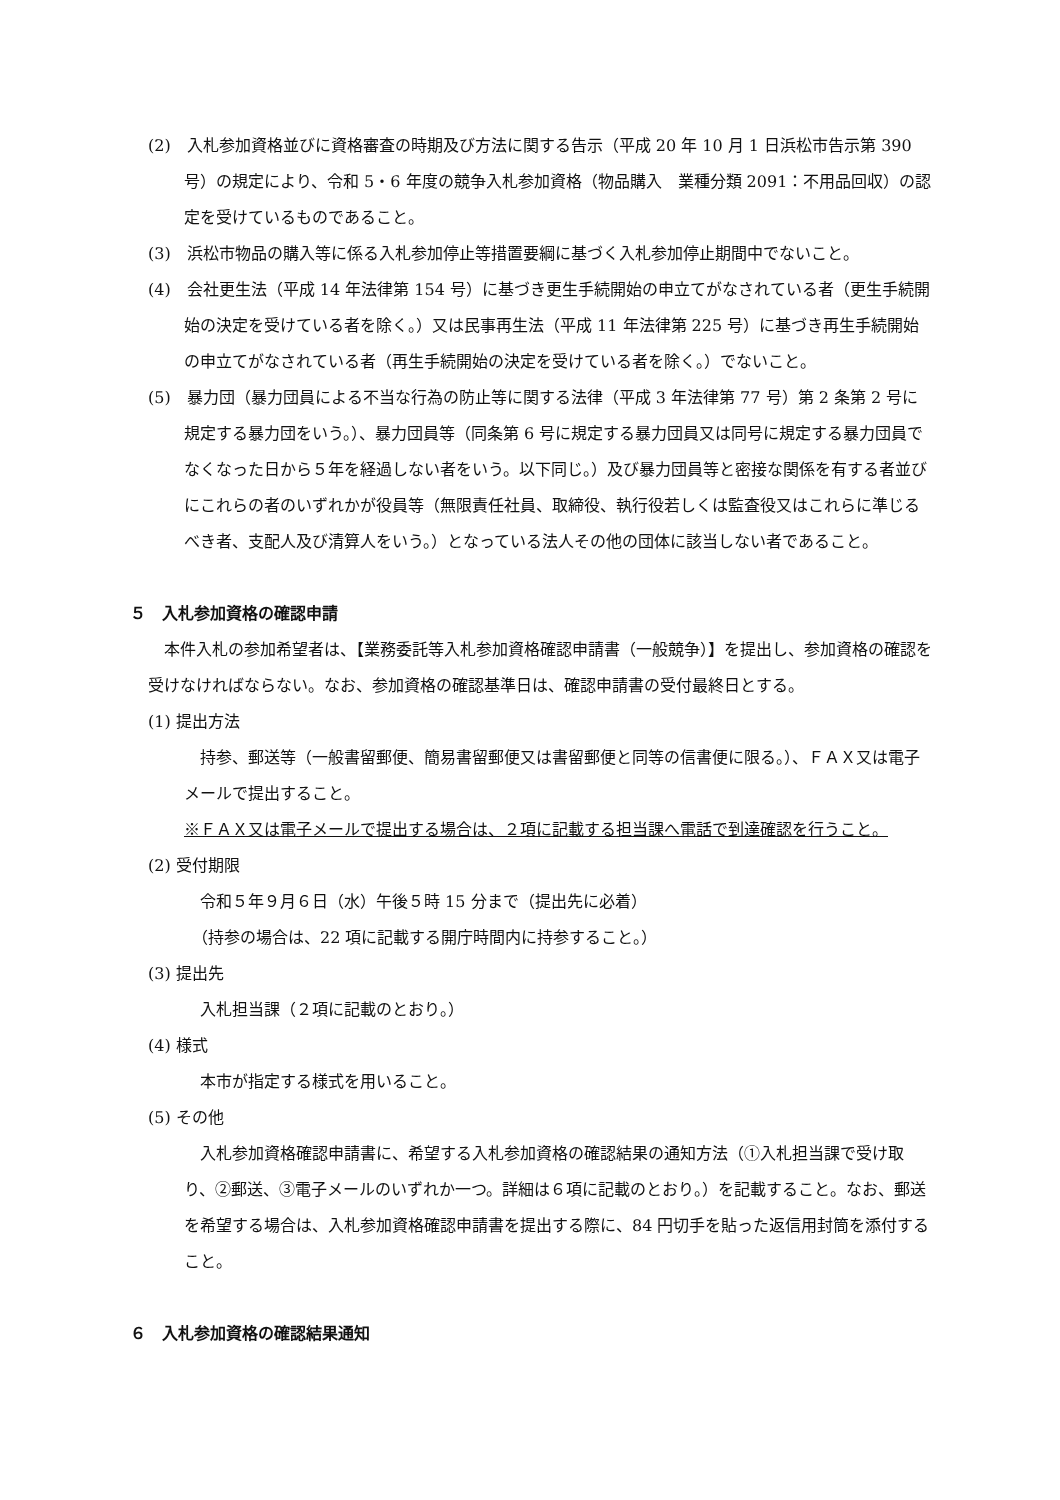(2)　入札参加資格並びに資格審査の時期及び方法に関する告示（平成 20 年 10 月 1 日浜松市告示第 390 号）の規定により、令和 5・6 年度の競争入札参加資格（物品購入　業種分類 2091：不用品回収）の認定を受けているものであること。
(3)　浜松市物品の購入等に係る入札参加停止等措置要綱に基づく入札参加停止期間中でないこと。
(4)　会社更生法（平成 14 年法律第 154 号）に基づき更生手続開始の申立てがなされている者（更生手続開始の決定を受けている者を除く。）又は民事再生法（平成 11 年法律第 225 号）に基づき再生手続開始の申立てがなされている者（再生手続開始の決定を受けている者を除く。）でないこと。
(5)　暴力団（暴力団員による不当な行為の防止等に関する法律（平成 3 年法律第 77 号）第 2 条第 2 号に規定する暴力団をいう。）、暴力団員等（同条第 6 号に規定する暴力団員又は同号に規定する暴力団員でなくなった日から５年を経過しない者をいう。以下同じ。）及び暴力団員等と密接な関係を有する者並びにこれらの者のいずれかが役員等（無限責任社員、取締役、執行役若しくは監査役又はこれらに準じるべき者、支配人及び清算人をいう。）となっている法人その他の団体に該当しない者であること。
５　入札参加資格の確認申請
　本件入札の参加希望者は、【業務委託等入札参加資格確認申請書（一般競争）】を提出し、参加資格の確認を受けなければならない。なお、参加資格の確認基準日は、確認申請書の受付最終日とする。
(1) 提出方法
　持参、郵送等（一般書留郵便、簡易書留郵便又は書留郵便と同等の信書便に限る。）、ＦＡＸ又は電子メールで提出すること。
※ＦＡＸ又は電子メールで提出する場合は、２項に記載する担当課へ電話で到達確認を行うこと。
(2) 受付期限
　令和５年９月６日（水）午後５時 15 分まで（提出先に必着）
　（持参の場合は、22 項に記載する開庁時間内に持参すること。）
(3) 提出先
　入札担当課（２項に記載のとおり。）
(4) 様式
　本市が指定する様式を用いること。
(5) その他
　入札参加資格確認申請書に、希望する入札参加資格の確認結果の通知方法（①入札担当課で受け取り、②郵送、③電子メールのいずれか一つ。詳細は６項に記載のとおり。）を記載すること。なお、郵送を希望する場合は、入札参加資格確認申請書を提出する際に、84 円切手を貼った返信用封筒を添付すること。
６　入札参加資格の確認結果通知